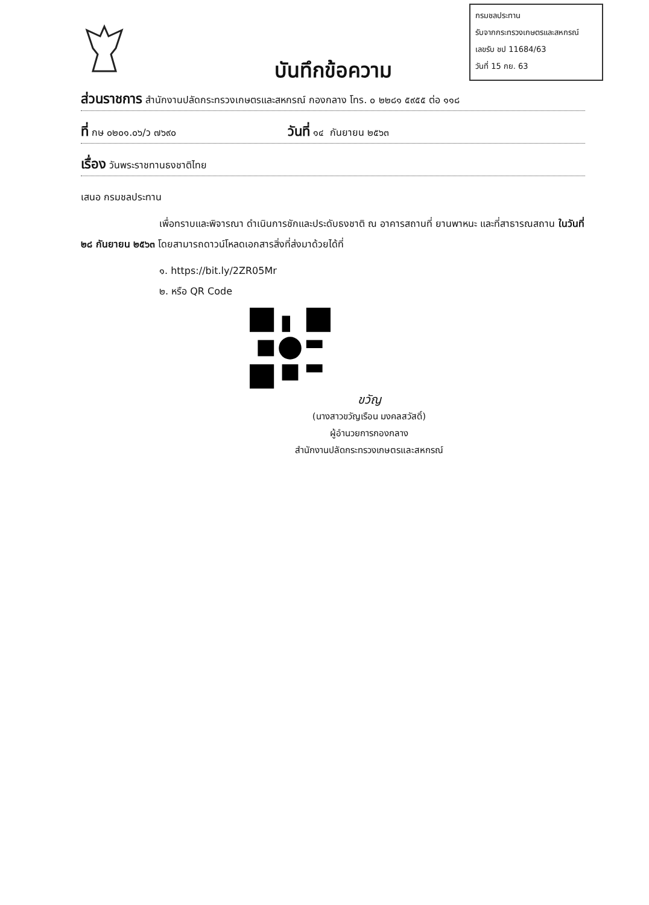กรมชลประทาน
รับจากกระทรวงเกษตรและสหกรณ์
เลขรับ ชป 11684/63
วันที่ 15 กย. 63
บันทึกข้อความ
ส่วนราชการ สำนักงานปลัดกระทรวงเกษตรและสหกรณ์ กองกลาง โทร. ๐ ๒๒๘๑ ๕๙๕๕ ต่อ ๑๑๘
ที่ กษ ๐๒๐๑.๐๖/ว ๗๖๙๐ วันที่ ๑๔ กันยายน ๒๕๖๓
เรื่อง วันพระราชทานธงชาติไทย
เสนอ กรมชลประทาน
เพื่อทราบและพิจารณา ดำเนินการชักและประดับธงชาติ ณ อาคารสถานที่ ยานพาหนะ และที่สาธารณสถาน ในวันที่ ๒๘ กันยายน ๒๕๖๓ โดยสามารถดาวน์โหลดเอกสารสิ่งที่ส่งมาด้วยได้ที่
๑. https://bit.ly/2ZR05Mr
๒. หรือ QR Code
ขวัญ
(นางสาวขวัญเรือน มงคลสวัสดิ์)
ผู้อำนวยการกองกลาง
สำนักงานปลัดกระทรวงเกษตรและสหกรณ์